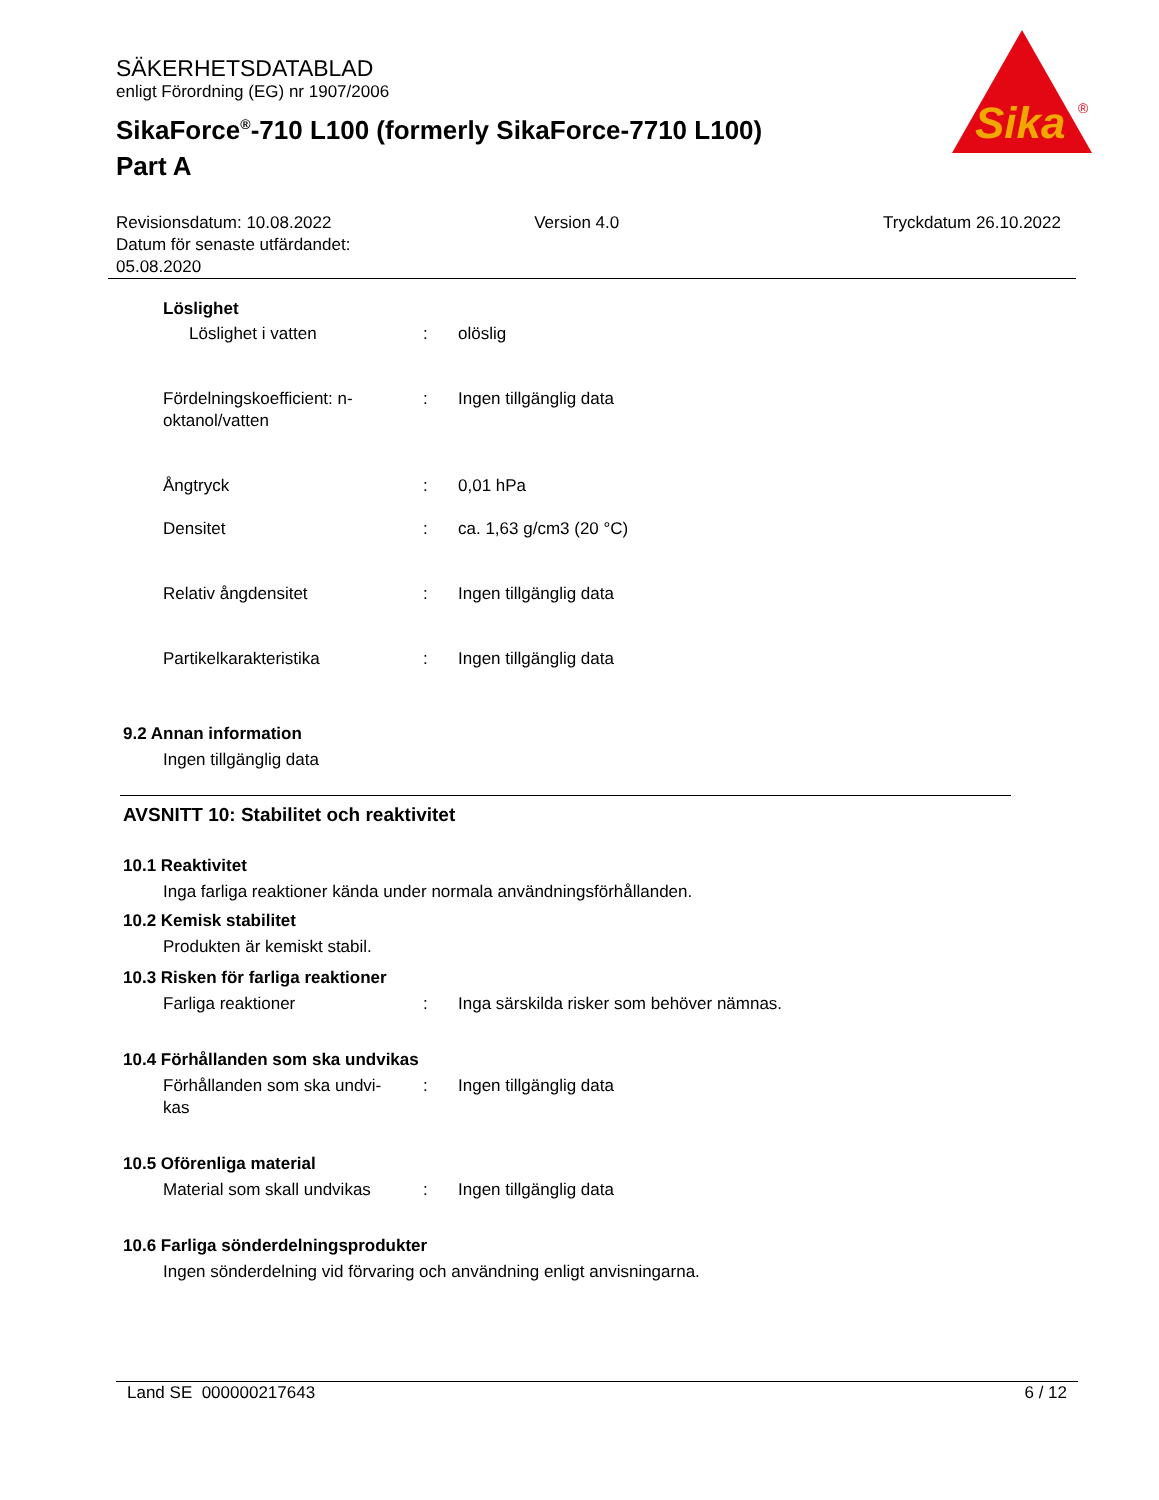SÄKERHETSDATABLAD
enligt Förordning (EG) nr 1907/2006
SikaForce<sup>®</sup>-710 L100 (formerly SikaForce-7710 L100)
Part A
Sika
®
Revisionsdatum: 10.08.2022
Datum för senaste utfärdandet:
05.08.2020
Version 4.0 Tryckdatum 26.10.2022
Löslighet
Löslighet i vatten : olöslig
Fördelningskoefficient: n-
oktanol/vatten
: Ingen tillgänglig data
Ångtryck : 0,01 hPa
Densitet : ca. 1,63 g/cm3 (20 °C)
Relativ ångdensitet : Ingen tillgänglig data
Partikelkarakteristika : Ingen tillgänglig data
9.2 Annan information
Ingen tillgänglig data
AVSNITT 10: Stabilitet och reaktivitet
10.1 Reaktivitet
Inga farliga reaktioner kända under normala användningsförhållanden.
10.2 Kemisk stabilitet
Produkten är kemiskt stabil.
10.3 Risken för farliga reaktioner
Farliga reaktioner : Inga särskilda risker som behöver nämnas.
10.4 Förhållanden som ska undvikas
Förhållanden som ska undvi-
kas
: Ingen tillgänglig data
10.5 Oförenliga material
Material som skall undvikas
: Ingen tillgänglig data
10.6 Farliga sönderdelningsprodukter
Ingen sönderdelning vid förvaring och användning enligt anvisningarna.
Land SE 000000217643 6 / 12